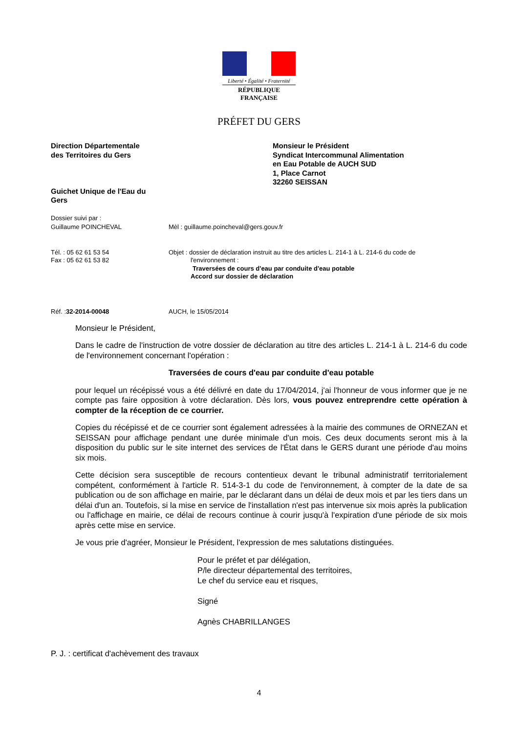Liberté • Égalité • Fraternité
RÉPUBLIQUE FRANÇAISE
PRÉFET DU GERS
Direction Départementale
des Territoires du Gers
Guichet Unique de l'Eau du
Gers
Monsieur le Président
Syndicat Intercommunal Alimentation
en Eau Potable de AUCH SUD
1, Place Carnot
32260 SEISSAN
Dossier suivi par :
Guillaume POINCHEVAL
Mèl : guillaume.poincheval@gers.gouv.fr
Tél. : 05 62 61 53 54
Fax : 05 62 61 53 82
Objet : dossier de déclaration instruit au titre des articles L. 214-1 à L. 214-6 du code de
l'environnement :
Traversées de cours d'eau par conduite d'eau potable
Accord sur dossier de déclaration
Réf. :32-2014-00048 AUCH, le 15/05/2014
Monsieur le Président,
Dans le cadre de l'instruction de votre dossier de déclaration au titre des articles L. 214-1 à L. 214-6 du code de l'environnement concernant l'opération :
Traversées de cours d'eau par conduite d'eau potable
pour lequel un récépissé vous a été délivré en date du 17/04/2014, j'ai l'honneur de vous informer que je ne compte pas faire opposition à votre déclaration. Dès lors, vous pouvez entreprendre cette opération à compter de la réception de ce courrier.
Copies du récépissé et de ce courrier sont également adressées à la mairie des communes de ORNEZAN et SEISSAN pour affichage pendant une durée minimale d'un mois. Ces deux documents seront mis à la disposition du public sur le site internet des services de l'État dans le GERS durant une période d'au moins six mois.
Cette décision sera susceptible de recours contentieux devant le tribunal administratif territorialement compétent, conformément à l'article R. 514-3-1 du code de l'environnement, à compter de la date de sa publication ou de son affichage en mairie, par le déclarant dans un délai de deux mois et par les tiers dans un délai d'un an. Toutefois, si la mise en service de l'installation n'est pas intervenue six mois après la publication ou l'affichage en mairie, ce délai de recours continue à courir jusqu'à l'expiration d'une période de six mois après cette mise en service.
Je vous prie d'agréer, Monsieur le Président, l'expression de mes salutations distinguées.
Pour le préfet et par délégation,
P/le directeur départemental des territoires,
Le chef du service eau et risques,
Signé
Agnès CHABRILLANGES
P. J. : certificat d'achèvement des travaux
4